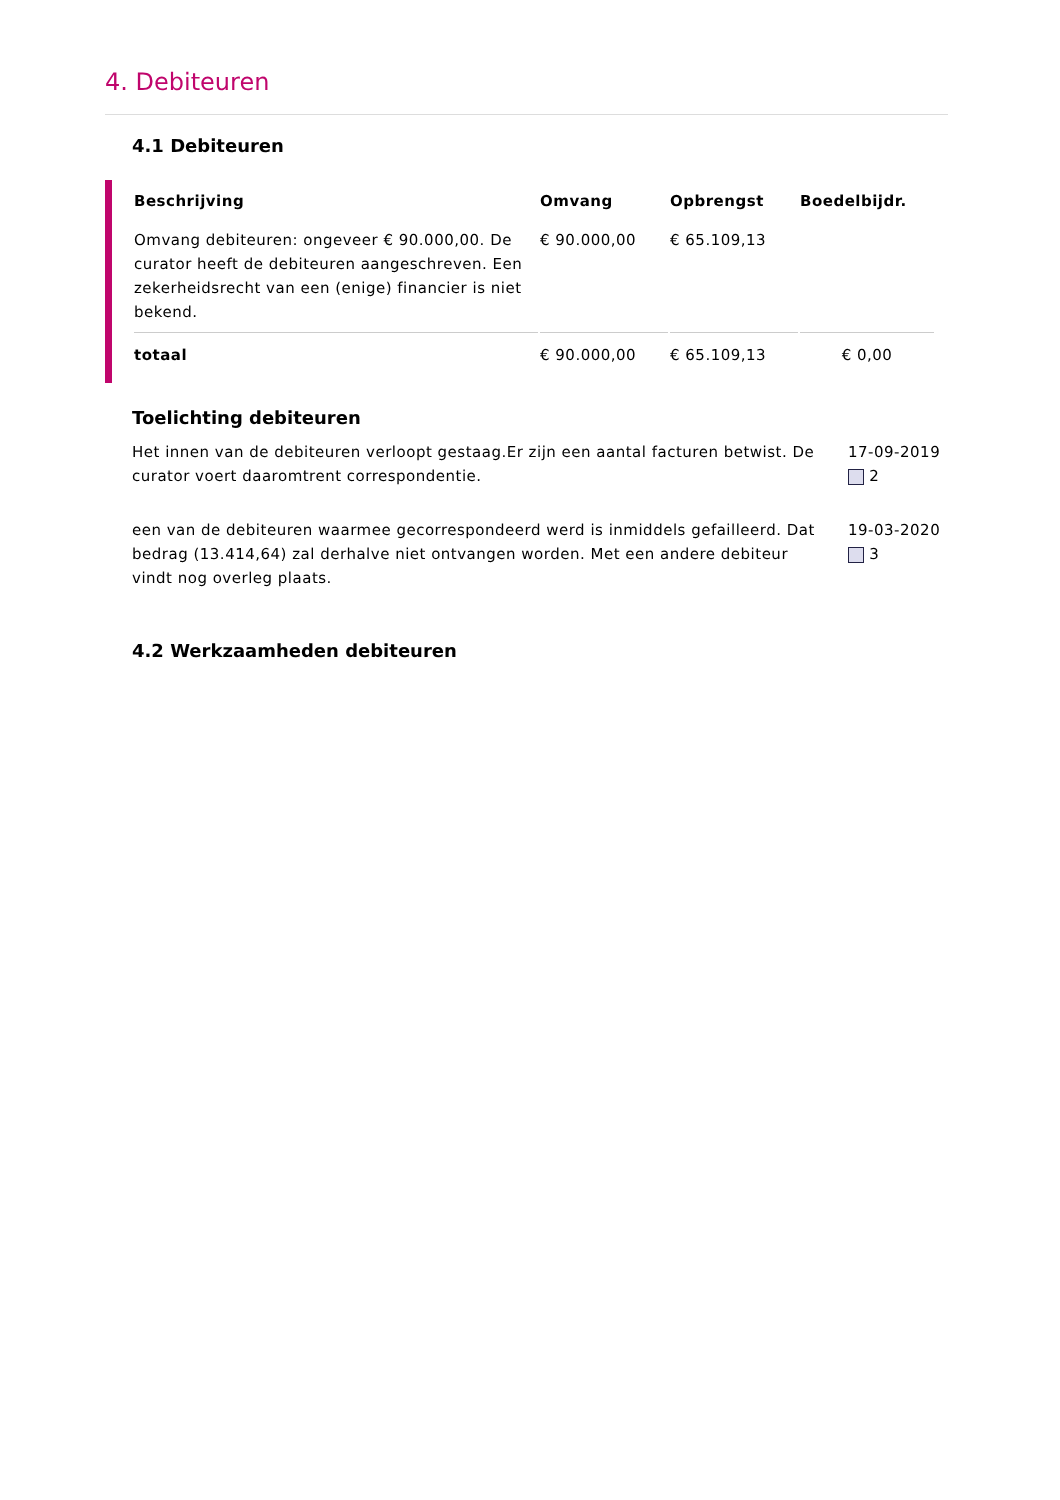4. Debiteuren
4.1 Debiteuren
| Beschrijving | Omvang | Opbrengst | Boedelbijdr. |
| --- | --- | --- | --- |
| Omvang debiteuren: ongeveer € 90.000,00. De curator heeft de debiteuren aangeschreven. Een zekerheidsrecht van een (enige) financier is niet bekend. | € 90.000,00 | € 65.109,13 | |
| totaal | € 90.000,00 | € 65.109,13 | € 0,00 |
Toelichting debiteuren
Het innen van de debiteuren verloopt gestaag.Er zijn een aantal facturen betwist. De curator voert daaromtrent correspondentie.
17-09-2019
2
een van de debiteuren waarmee gecorrespondeerd werd is inmiddels gefailleerd. Dat bedrag (13.414,64) zal derhalve niet ontvangen worden. Met een andere debiteur vindt nog overleg plaats.
19-03-2020
3
4.2 Werkzaamheden debiteuren